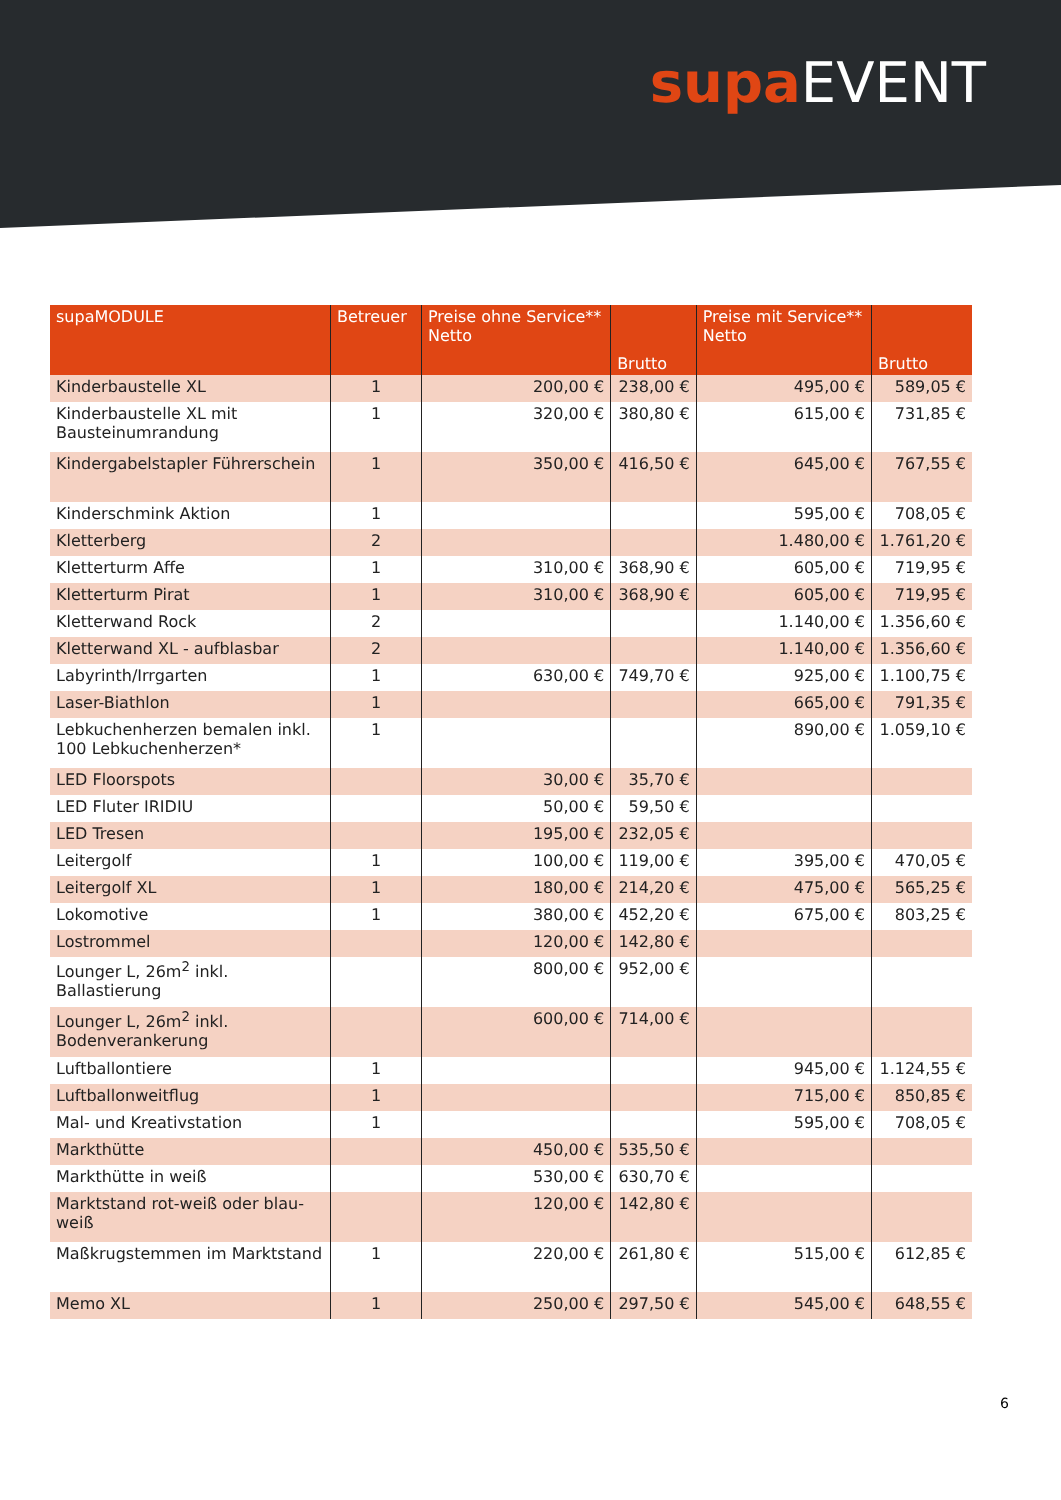supa EVENT
| supaMODULE | Betreuer | Preise ohne Service** Netto | Brutto | Preise mit Service** Netto | Brutto |
| --- | --- | --- | --- | --- | --- |
| Kinderbaustelle XL | 1 | 200,00 € | 238,00 € | 495,00 € | 589,05 € |
| Kinderbaustelle XL mit Bausteinumrandung | 1 | 320,00 € | 380,80 € | 615,00 € | 731,85 € |
| Kindergabelstapler Führerschein | 1 | 350,00 € | 416,50 € | 645,00 € | 767,55 € |
| Kinderschmink Aktion | 1 | | | 595,00 € | 708,05 € |
| Kletterberg | 2 | | | 1.480,00 € | 1.761,20 € |
| Kletterturm Affe | 1 | 310,00 € | 368,90 € | 605,00 € | 719,95 € |
| Kletterturm Pirat | 1 | 310,00 € | 368,90 € | 605,00 € | 719,95 € |
| Kletterwand Rock | 2 | | | 1.140,00 € | 1.356,60 € |
| Kletterwand XL - aufblasbar | 2 | | | 1.140,00 € | 1.356,60 € |
| Labyrinth/Irrgarten | 1 | 630,00 € | 749,70 € | 925,00 € | 1.100,75 € |
| Laser-Biathlon | 1 | | | 665,00 € | 791,35 € |
| Lebkuchenherzen bemalen inkl. 100 Lebkuchenherzen* | 1 | | | 890,00 € | 1.059,10 € |
| LED Floorspots | | 30,00 € | 35,70 € | | |
| LED Fluter IRIDIU | | 50,00 € | 59,50 € | | |
| LED Tresen | | 195,00 € | 232,05 € | | |
| Leitergolf | 1 | 100,00 € | 119,00 € | 395,00 € | 470,05 € |
| Leitergolf XL | 1 | 180,00 € | 214,20 € | 475,00 € | 565,25 € |
| Lokomotive | 1 | 380,00 € | 452,20 € | 675,00 € | 803,25 € |
| Lostrommel | | 120,00 € | 142,80 € | | |
| Lounger L, 26m<sup>2</sup> inkl. Ballastierung | | 800,00 € | 952,00 € | | |
| Lounger L, 26m<sup>2</sup> inkl. Bodenverankerung | | 600,00 € | 714,00 € | | |
| Luftballontiere | 1 | | | 945,00 € | 1.124,55 € |
| Luftballonweitflug | 1 | | | 715,00 € | 850,85 € |
| Mal- und Kreativstation | 1 | | | 595,00 € | 708,05 € |
| Markthütte | | 450,00 € | 535,50 € | | |
| Markthütte in weiß | | 530,00 € | 630,70 € | | |
| Marktstand rot-weiß oder blau-weiß | | 120,00 € | 142,80 € | | |
| Maßkrugstemmen im Marktstand | 1 | 220,00 € | 261,80 € | 515,00 € | 612,85 € |
| Memo XL | 1 | 250,00 € | 297,50 € | 545,00 € | 648,55 € |
6